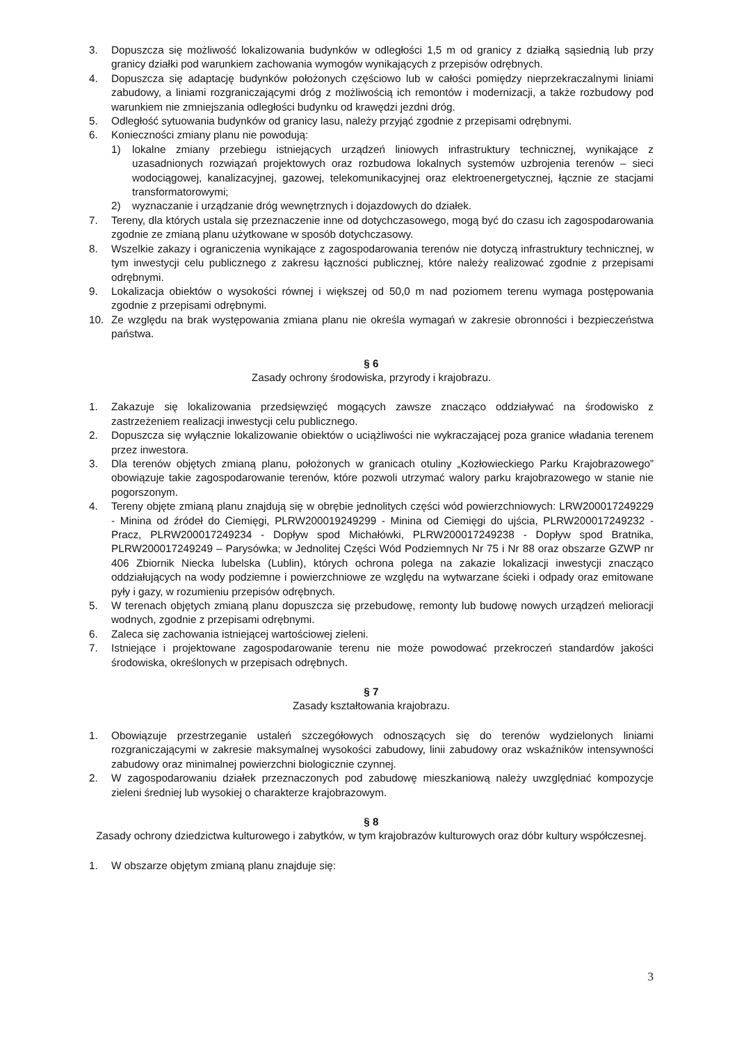3. Dopuszcza się możliwość lokalizowania budynków w odległości 1,5 m od granicy z działką sąsiednią lub przy granicy działki pod warunkiem zachowania wymogów wynikających z przepisów odrębnych.
4. Dopuszcza się adaptację budynków położonych częściowo lub w całości pomiędzy nieprzekraczalnymi liniami zabudowy, a liniami rozgraniczającymi dróg z możliwością ich remontów i modernizacji, a także rozbudowy pod warunkiem nie zmniejszania odległości budynku od krawędzi jezdni dróg.
5. Odległość sytuowania budynków od granicy lasu, należy przyjąć zgodnie z przepisami odrębnymi.
6. Konieczności zmiany planu nie powodują:
1) lokalne zmiany przebiegu istniejących urządzeń liniowych infrastruktury technicznej, wynikające z uzasadnionych rozwiązań projektowych oraz rozbudowa lokalnych systemów uzbrojenia terenów – sieci wodociągowej, kanalizacyjnej, gazowej, telekomunikacyjnej oraz elektroenergetycznej, łącznie ze stacjami transformatorowymi;
2) wyznaczanie i urządzanie dróg wewnętrznych i dojazdowych do działek.
7. Tereny, dla których ustala się przeznaczenie inne od dotychczasowego, mogą być do czasu ich zagospodarowania zgodnie ze zmianą planu użytkowane w sposób dotychczasowy.
8. Wszelkie zakazy i ograniczenia wynikające z zagospodarowania terenów nie dotyczą infrastruktury technicznej, w tym inwestycji celu publicznego z zakresu łączności publicznej, które należy realizować zgodnie z przepisami odrębnymi.
9. Lokalizacja obiektów o wysokości równej i większej od 50,0 m nad poziomem terenu wymaga postępowania zgodnie z przepisami odrębnymi.
10. Ze względu na brak występowania zmiana planu nie określa wymagań w zakresie obronności i bezpieczeństwa państwa.
§ 6
Zasady ochrony środowiska, przyrody i krajobrazu.
1. Zakazuje się lokalizowania przedsięwzięć mogących zawsze znacząco oddziaływać na środowisko z zastrzeżeniem realizacji inwestycji celu publicznego.
2. Dopuszcza się wyłącznie lokalizowanie obiektów o uciążliwości nie wykraczającej poza granice władania terenem przez inwestora.
3. Dla terenów objętych zmianą planu, położonych w granicach otuliny „Kozłowieckiego Parku Krajobrazowego” obowiązuje takie zagospodarowanie terenów, które pozwoli utrzymać walory parku krajobrazowego w stanie nie pogorszonym.
4. Tereny objęte zmianą planu znajdują się w obrębie jednolitych części wód powierzchniowych: LRW200017249229 - Minina od źródeł do Ciemięgi, PLRW200019249299 - Minina od Ciemięgi do ujścia, PLRW200017249232 - Pracz, PLRW200017249234 - Dopływ spod Michałówki, PLRW200017249238 - Dopływ spod Bratnika, PLRW200017249249 – Parysówka; w Jednolitej Części Wód Podziemnych Nr 75 i Nr 88 oraz obszarze GZWP nr 406 Zbiornik Niecka lubelska (Lublin), których ochrona polega na zakazie lokalizacji inwestycji znacząco oddziałujących na wody podziemne i powierzchniowe ze względu na wytwarzane ścieki i odpady oraz emitowane pyły i gazy, w rozumieniu przepisów odrębnych.
5. W terenach objętych zmianą planu dopuszcza się przebudowę, remonty lub budowę nowych urządzeń melioracji wodnych, zgodnie z przepisami odrębnymi.
6. Zaleca się zachowania istniejącej wartościowej zieleni.
7. Istniejące i projektowane zagospodarowanie terenu nie może powodować przekroczeń standardów jakości środowiska, określonych w przepisach odrębnych.
§ 7
Zasady kształtowania krajobrazu.
1. Obowiązuje przestrzeganie ustaleń szczegółowych odnoszących się do terenów wydzielonych liniami rozgraniczającymi w zakresie maksymalnej wysokości zabudowy, linii zabudowy oraz wskaźników intensywności zabudowy oraz minimalnej powierzchni biologicznie czynnej.
2. W zagospodarowaniu działek przeznaczonych pod zabudowę mieszkaniową należy uwzględniać kompozycje zieleni średniej lub wysokiej o charakterze krajobrazowym.
§ 8
Zasady ochrony dziedzictwa kulturowego i zabytków, w tym krajobrazów kulturowych oraz dóbr kultury współczesnej.
1. W obszarze objętym zmianą planu znajduje się:
3